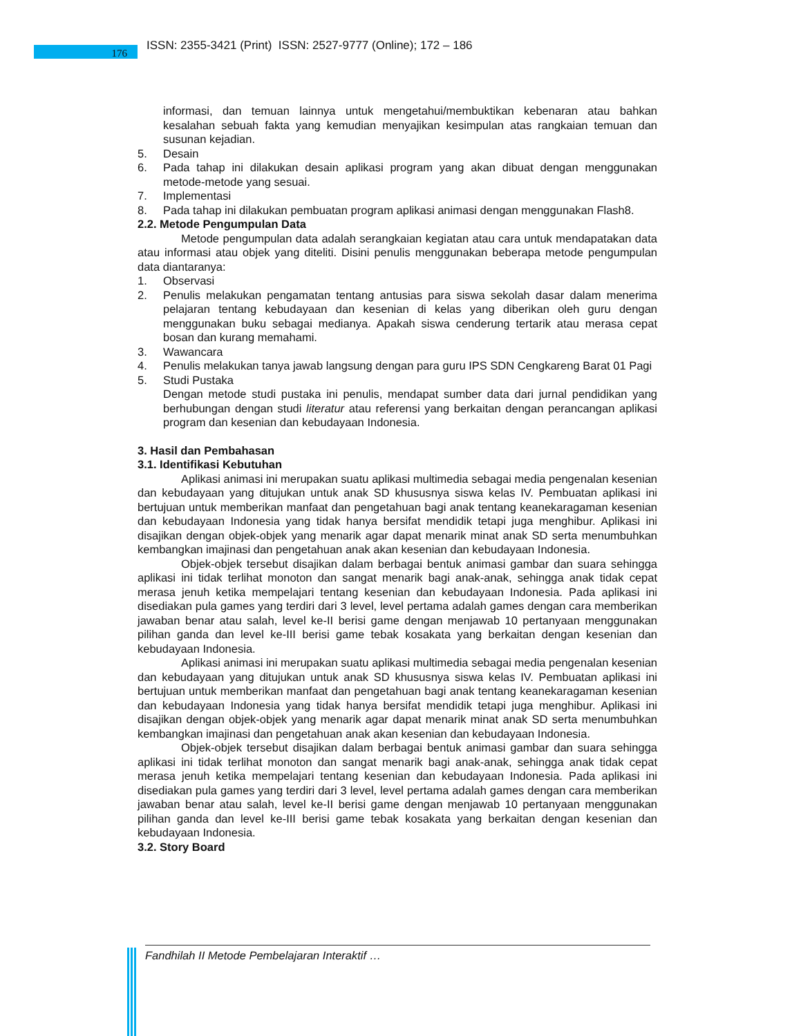176
ISSN: 2355-3421 (Print) ISSN: 2527-9777 (Online); 172 – 186
informasi, dan temuan lainnya untuk mengetahui/membuktikan kebenaran atau bahkan kesalahan sebuah fakta yang kemudian menyajikan kesimpulan atas rangkaian temuan dan susunan kejadian.
5. Desain
6. Pada tahap ini dilakukan desain aplikasi program yang akan dibuat dengan menggunakan metode-metode yang sesuai.
7. Implementasi
8. Pada tahap ini dilakukan pembuatan program aplikasi animasi dengan menggunakan Flash8.
2.2. Metode Pengumpulan Data
Metode pengumpulan data adalah serangkaian kegiatan atau cara untuk mendapatakan data atau informasi atau objek yang diteliti. Disini penulis menggunakan beberapa metode pengumpulan data diantaranya:
1. Observasi
2. Penulis melakukan pengamatan tentang antusias para siswa sekolah dasar dalam menerima pelajaran tentang kebudayaan dan kesenian di kelas yang diberikan oleh guru dengan menggunakan buku sebagai medianya. Apakah siswa cenderung tertarik atau merasa cepat bosan dan kurang memahami.
3. Wawancara
4. Penulis melakukan tanya jawab langsung dengan para guru IPS SDN Cengkareng Barat 01 Pagi
5. Studi Pustaka
Dengan metode studi pustaka ini penulis, mendapat sumber data dari jurnal pendidikan yang berhubungan dengan studi literatur atau referensi yang berkaitan dengan perancangan aplikasi program dan kesenian dan kebudayaan Indonesia.
3. Hasil dan Pembahasan
3.1. Identifikasi Kebutuhan
Aplikasi animasi ini merupakan suatu aplikasi multimedia sebagai media pengenalan kesenian dan kebudayaan yang ditujukan untuk anak SD khususnya siswa kelas IV. Pembuatan aplikasi ini bertujuan untuk memberikan manfaat dan pengetahuan bagi anak tentang keanekaragaman kesenian dan kebudayaan Indonesia yang tidak hanya bersifat mendidik tetapi juga menghibur. Aplikasi ini disajikan dengan objek-objek yang menarik agar dapat menarik minat anak SD serta menumbuhkan kembangkan imajinasi dan pengetahuan anak akan kesenian dan kebudayaan Indonesia.
Objek-objek tersebut disajikan dalam berbagai bentuk animasi gambar dan suara sehingga aplikasi ini tidak terlihat monoton dan sangat menarik bagi anak-anak, sehingga anak tidak cepat merasa jenuh ketika mempelajari tentang kesenian dan kebudayaan Indonesia. Pada aplikasi ini disediakan pula games yang terdiri dari 3 level, level pertama adalah games dengan cara memberikan jawaban benar atau salah, level ke-II berisi game dengan menjawab 10 pertanyaan menggunakan pilihan ganda dan level ke-III berisi game tebak kosakata yang berkaitan dengan kesenian dan kebudayaan Indonesia.
Aplikasi animasi ini merupakan suatu aplikasi multimedia sebagai media pengenalan kesenian dan kebudayaan yang ditujukan untuk anak SD khususnya siswa kelas IV. Pembuatan aplikasi ini bertujuan untuk memberikan manfaat dan pengetahuan bagi anak tentang keanekaragaman kesenian dan kebudayaan Indonesia yang tidak hanya bersifat mendidik tetapi juga menghibur. Aplikasi ini disajikan dengan objek-objek yang menarik agar dapat menarik minat anak SD serta menumbuhkan kembangkan imajinasi dan pengetahuan anak akan kesenian dan kebudayaan Indonesia.
Objek-objek tersebut disajikan dalam berbagai bentuk animasi gambar dan suara sehingga aplikasi ini tidak terlihat monoton dan sangat menarik bagi anak-anak, sehingga anak tidak cepat merasa jenuh ketika mempelajari tentang kesenian dan kebudayaan Indonesia. Pada aplikasi ini disediakan pula games yang terdiri dari 3 level, level pertama adalah games dengan cara memberikan jawaban benar atau salah, level ke-II berisi game dengan menjawab 10 pertanyaan menggunakan pilihan ganda dan level ke-III berisi game tebak kosakata yang berkaitan dengan kesenian dan kebudayaan Indonesia.
3.2. Story Board
Fandhilah II Metode Pembelajaran Interaktif …